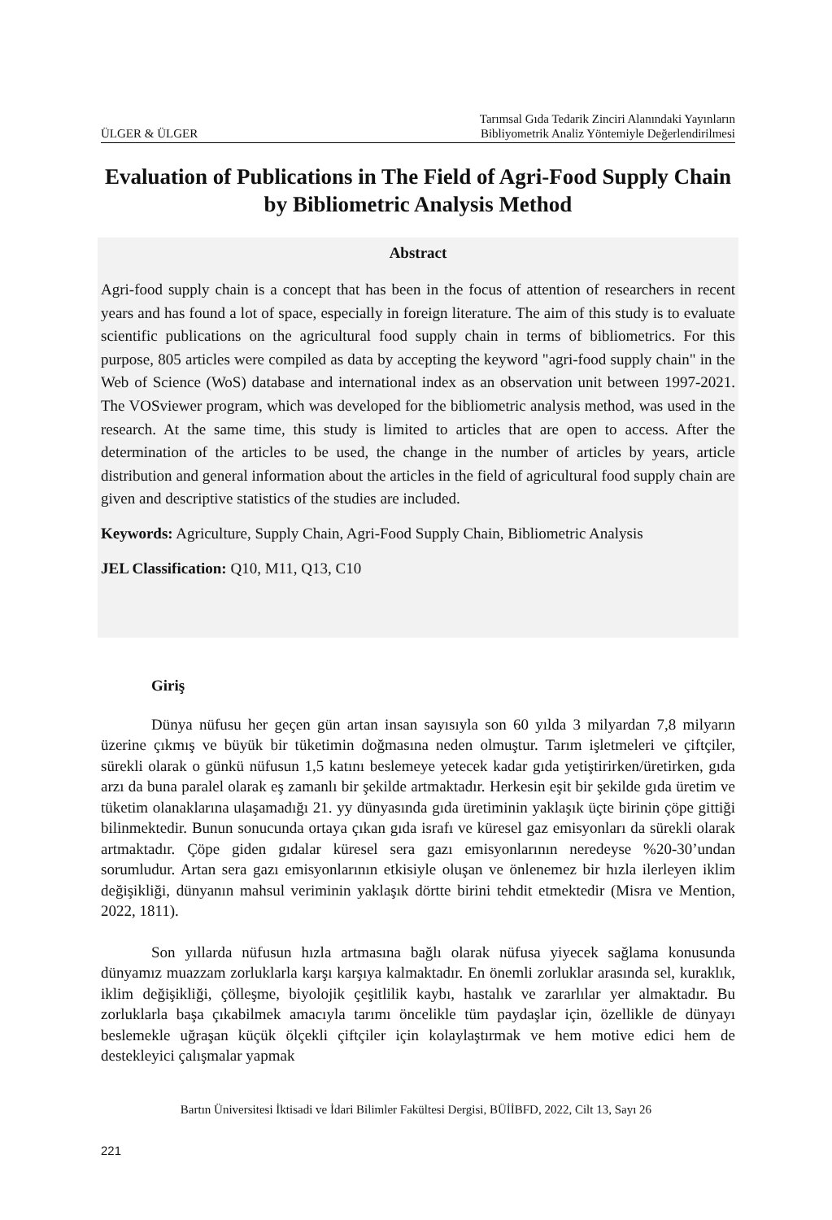ÜLGER & ÜLGER Tarımsal Gıda Tedarik Zinciri Alanındaki Yayınların
Bibliyometrik Analiz Yöntemiyle Değerlendirilmesi
Evaluation of Publications in The Field of Agri-Food Supply Chain by Bibliometric Analysis Method
Abstract
Agri-food supply chain is a concept that has been in the focus of attention of researchers in recent years and has found a lot of space, especially in foreign literature. The aim of this study is to evaluate scientific publications on the agricultural food supply chain in terms of bibliometrics. For this purpose, 805 articles were compiled as data by accepting the keyword "agri-food supply chain" in the Web of Science (WoS) database and international index as an observation unit between 1997-2021. The VOSviewer program, which was developed for the bibliometric analysis method, was used in the research. At the same time, this study is limited to articles that are open to access. After the determination of the articles to be used, the change in the number of articles by years, article distribution and general information about the articles in the field of agricultural food supply chain are given and descriptive statistics of the studies are included.
Keywords: Agriculture, Supply Chain, Agri-Food Supply Chain, Bibliometric Analysis
JEL Classification: Q10, M11, Q13, C10
Giriş
Dünya nüfusu her geçen gün artan insan sayısıyla son 60 yılda 3 milyardan 7,8 milyarın üzerine çıkmış ve büyük bir tüketimin doğmasına neden olmuştur. Tarım işletmeleri ve çiftçiler, sürekli olarak o günkü nüfusun 1,5 katını beslemeye yetecek kadar gıda yetiştirirken/üretirken, gıda arzı da buna paralel olarak eş zamanlı bir şekilde artmaktadır. Herkesin eşit bir şekilde gıda üretim ve tüketim olanaklarına ulaşamadığı 21. yy dünyasında gıda üretiminin yaklaşık üçte birinin çöpe gittiği bilinmektedir. Bunun sonucunda ortaya çıkan gıda israfı ve küresel gaz emisyonları da sürekli olarak artmaktadır. Çöpe giden gıdalar küresel sera gazı emisyonlarının neredeyse %20-30’undan sorumludur. Artan sera gazı emisyonlarının etkisiyle oluşan ve önlenemez bir hızla ilerleyen iklim değişikliği, dünyanın mahsul veriminin yaklaşık dörtte birini tehdit etmektedir (Misra ve Mention, 2022, 1811).
Son yıllarda nüfusun hızla artmasına bağlı olarak nüfusa yiyecek sağlama konusunda dünyamız muazzam zorluklarla karşı karşıya kalmaktadır. En önemli zorluklar arasında sel, kuraklık, iklim değişikliği, çölleşme, biyolojik çeşitlilik kaybı, hastalık ve zararlılar yer almaktadır. Bu zorluklarla başa çıkabilmek amacıyla tarımı öncelikle tüm paydaşlar için, özellikle de dünyayı beslemekle uğraşan küçük ölçekli çiftçiler için kolaylaştırmak ve hem motive edici hem de destekleyici çalışmalar yapmak
Bartın Üniversitesi İktisadi ve İdari Bilimler Fakültesi Dergisi, BÜİİBFD, 2022, Cilt 13, Sayı 26
221